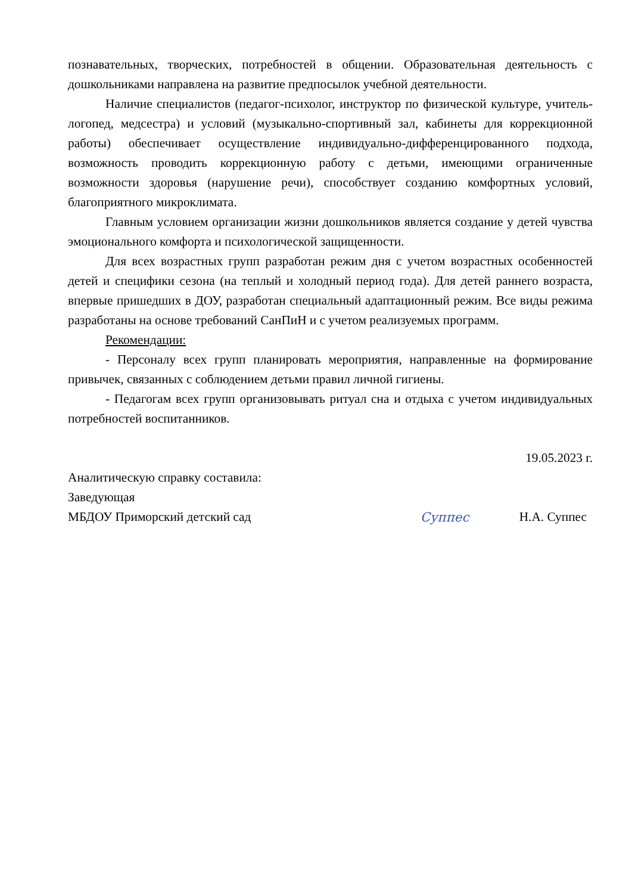познавательных, творческих, потребностей в общении. Образовательная деятельность с дошкольниками направлена на развитие предпосылок учебной деятельности.
Наличие специалистов (педагог-психолог, инструктор по физической культуре, учитель-логопед, медсестра) и условий (музыкально-спортивный зал, кабинеты для коррекционной работы) обеспечивает осуществление индивидуально-дифференцированного подхода, возможность проводить коррекционную работу с детьми, имеющими ограниченные возможности здоровья (нарушение речи), способствует созданию комфортных условий, благоприятного микроклимата.
Главным условием организации жизни дошкольников является создание у детей чувства эмоционального комфорта и психологической защищенности.
Для всех возрастных групп разработан режим дня с учетом возрастных особенностей детей и специфики сезона (на теплый и холодный период года). Для детей раннего возраста, впервые пришедших в ДОУ, разработан специальный адаптационный режим. Все виды режима разработаны на основе требований СанПиН и с учетом реализуемых программ.
Рекомендации:
- Персоналу всех групп планировать мероприятия, направленные на формирование привычек, связанных с соблюдением детьми правил личной гигиены.
- Педагогам всех групп организовывать ритуал сна и отдыха с учетом индивидуальных потребностей воспитанников.
19.05.2023 г.
Аналитическую справку составила:
Заведующая
МБДОУ Приморский детский сад Суппес Н.А. Суппес